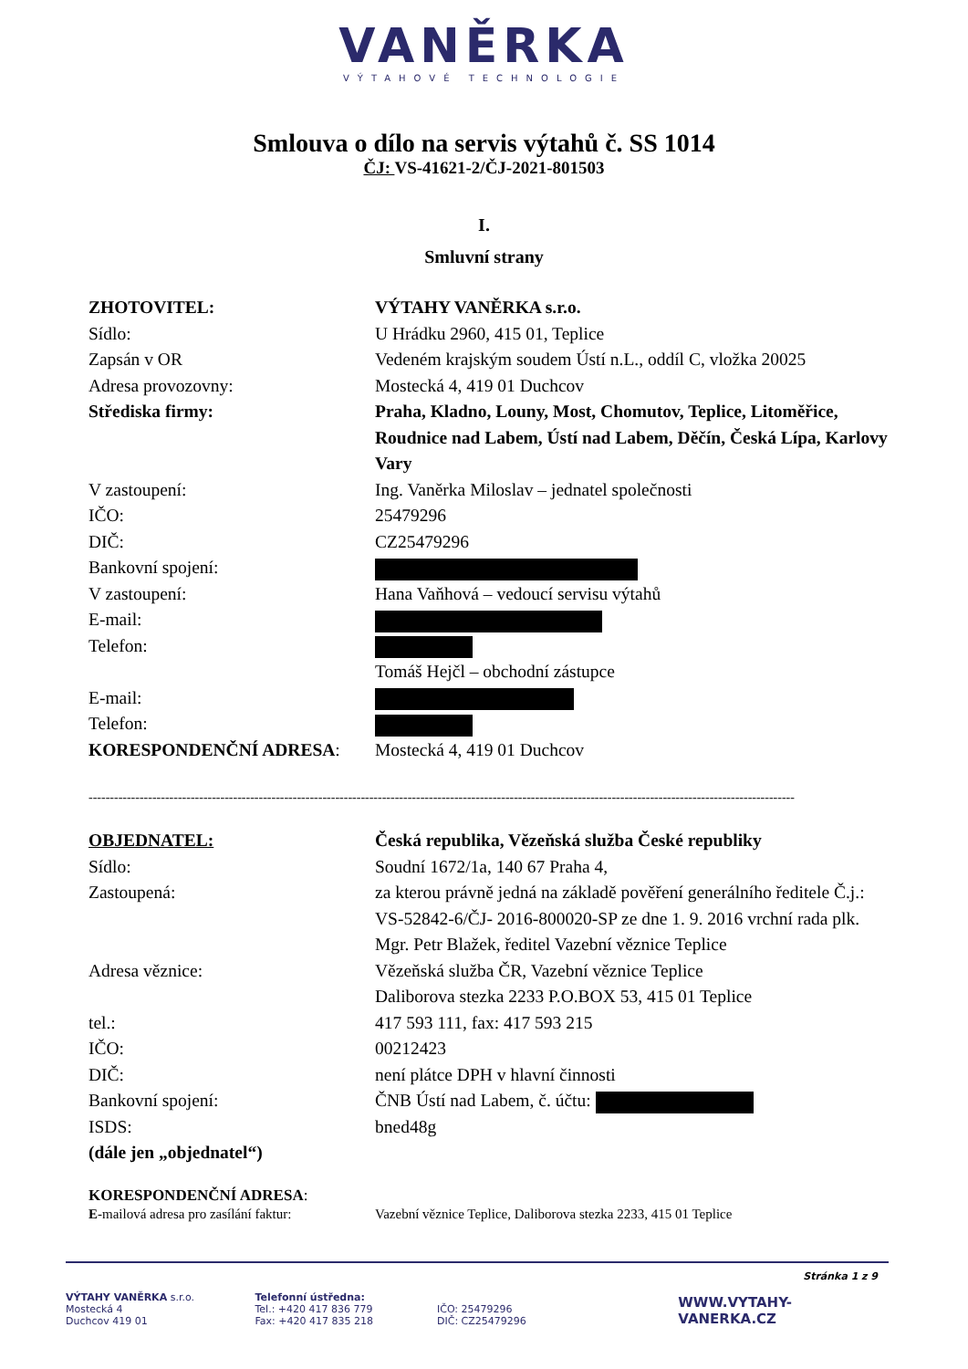VANĚRKA
VÝTAHOVÉ TECHNOLOGIE
Smlouva o dílo na servis výtahů č. SS 1014
ČJ: VS-41621-2/ČJ-2021-801503
I.
Smluvní strany
ZHOTOVITEL: VÝTAHY VANĚRKA s.r.o.
Sídlo: U Hrádku 2960, 415 01, Teplice
Zapsán v OR Vedeném krajským soudem Ústí n.L., oddíl C, vložka 20025
Adresa provozovny: Mostecká 4, 419 01 Duchcov
Střediska firmy: Praha, Kladno, Louny, Most, Chomutov, Teplice, Litoměřice, Roudnice nad Labem, Ústí nad Labem, Děčín, Česká Lípa, Karlovy Vary
V zastoupení: Ing. Vaněrka Miloslav – jednatel společnosti
IČO: 25479296
DIČ: CZ25479296
Bankovní spojení:
V zastoupení: Hana Vaňhová – vedoucí servisu výtahů
E-mail:
Telefon:
Tomáš Hejčl – obchodní zástupce
E-mail:
Telefon:
KORESPONDENČNÍ ADRESA: Mostecká 4, 419 01 Duchcov
----------------------------------------------------------------------------------------------------------------------------------------------------------------------
OBJEDNATEL: Česká republika, Vězeňská služba České republiky
Sídlo: Soudní 1672/1a, 140 67 Praha 4,
Zastoupená: za kterou právně jedná na základě pověření generálního ředitele Č.j.: VS-52842-6/ČJ- 2016-800020-SP ze dne 1. 9. 2016 vrchní rada plk. Mgr. Petr Blažek, ředitel Vazební věznice Teplice
Adresa věznice: Vězeňská služba ČR, Vazební věznice Teplice
Daliborova stezka 2233 P.O.BOX 53, 415 01 Teplice
tel.: 417 593 111, fax: 417 593 215
IČO: 00212423
DIČ: není plátce DPH v hlavní činnosti
Bankovní spojení: ČNB Ústí nad Labem, č. účtu:
ISDS: bned48g
(dále jen „objednatel“)
KORESPONDENČNÍ ADRESA:
E-mailová adresa pro zasílání faktur:
Vazební věznice Teplice, Daliborova stezka 2233, 415 01 Teplice
Stránka 1 z 9
VÝTAHY VANĚRKA s.r.o.
Mostecká 4
Duchcov 419 01
Telefonní ústředna:
Tel.: +420 417 836 779
Fax: +420 417 835 218
IČO: 25479296
DIČ: CZ25479296
WWW.VYTAHY-VANERKA.CZ